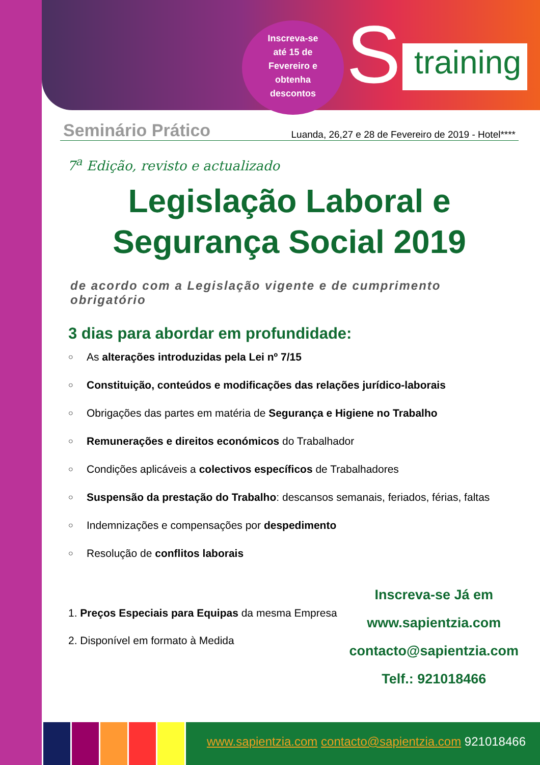Inscreva-se até 15 de Fevereiro e obtenha descontos
S training
Seminário Prático Luanda, 26,27 e 28 de Fevereiro de 2019 - Hotel****
7<sup>a</sup> Edição, revisto e actualizado
Legislação Laboral e
Segurança Social 2019
de acordo com a Legislação vigente e de cumprimento obrigatório
3 dias para abordar em profundidade:
○ As alterações introduzidas pela Lei nº 7/15
○ Constituição, conteúdos e modificações das relações jurídico-laborais
○ Obrigações das partes em matéria de Segurança e Higiene no Trabalho
○ Remunerações e direitos económicos do Trabalhador
○ Condições aplicáveis a colectivos específicos de Trabalhadores
○ Suspensão da prestação do Trabalho: descansos semanais, feriados, férias, faltas
○ Indemnizações e compensações por despedimento
○ Resolução de conflitos laborais
1. Preços Especiais para Equipas da mesma Empresa
2. Disponível em formato à Medida
Inscreva-se Já em
www.sapientzia.com
contacto@sapientzia.com
Telf.: 921018466
www.sapientzia.com contacto@sapientzia.com 921018466